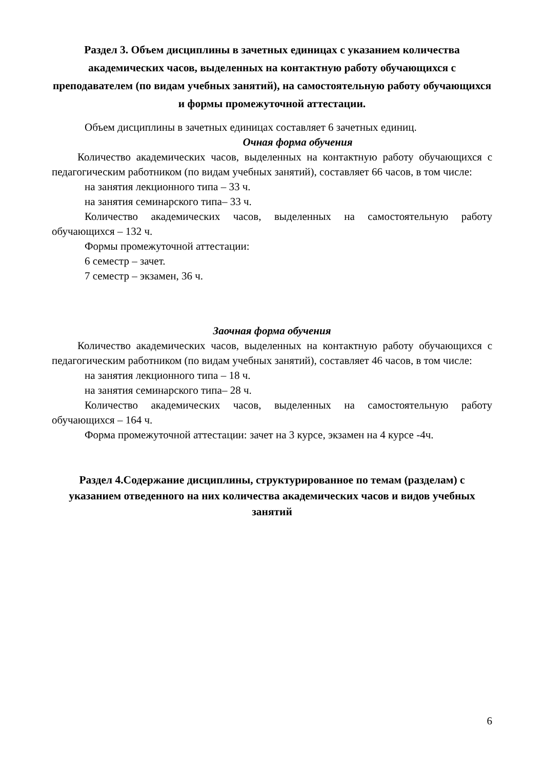Раздел 3. Объем дисциплины в зачетных единицах с указанием количества академических часов, выделенных на контактную работу обучающихся с преподавателем (по видам учебных занятий), на самостоятельную работу обучающихся и формы промежуточной аттестации.
Объем дисциплины в зачетных единицах составляет 6 зачетных единиц.
Очная форма обучения
Количество академических часов, выделенных на контактную работу обучающихся с педагогическим работником (по видам учебных занятий), составляет 66 часов, в том числе:
на занятия лекционного типа – 33 ч.
на занятия семинарского типа– 33 ч.
Количество академических часов, выделенных на самостоятельную работу обучающихся – 132 ч.
Формы промежуточной аттестации:
6 семестр – зачет.
7 семестр – экзамен, 36 ч.
Заочная форма обучения
Количество академических часов, выделенных на контактную работу обучающихся с педагогическим работником (по видам учебных занятий), составляет 46 часов, в том числе:
на занятия лекционного типа – 18 ч.
на занятия семинарского типа– 28 ч.
Количество академических часов, выделенных на самостоятельную работу обучающихся – 164 ч.
Форма промежуточной аттестации: зачет на 3 курсе, экзамен на 4 курсе -4ч.
Раздел 4.Содержание дисциплины, структурированное по темам (разделам) с указанием отведенного на них количества академических часов и видов учебных занятий
6